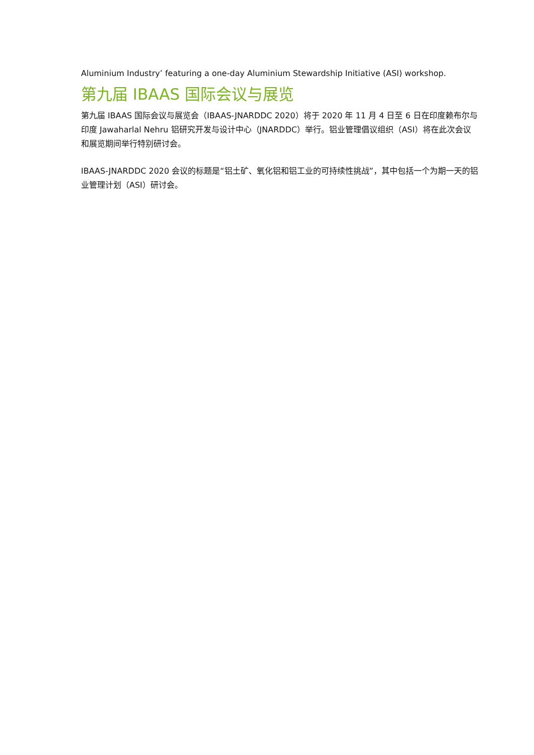Aluminium Industry’ featuring a one-day Aluminium Stewardship Initiative (ASI) workshop.
第九届 IBAAS 国际会议与展览
第九届 IBAAS 国际会议与展览会（IBAAS-JNARDDC 2020）将于 2020 年 11 月 4 日至 6 日在印度赖布尔与印度 Jawaharlal Nehru 铝研究开发与设计中心（JNARDDC）举行。铝业管理倡议组织（ASI）将在此次会议和展览期间举行特别研讨会。
IBAAS-JNARDDC 2020 会议的标题是“铝土矿、氧化铝和铝工业的可持续性挑战”，其中包括一个为期一天的铝业管理计划（ASI）研讨会。